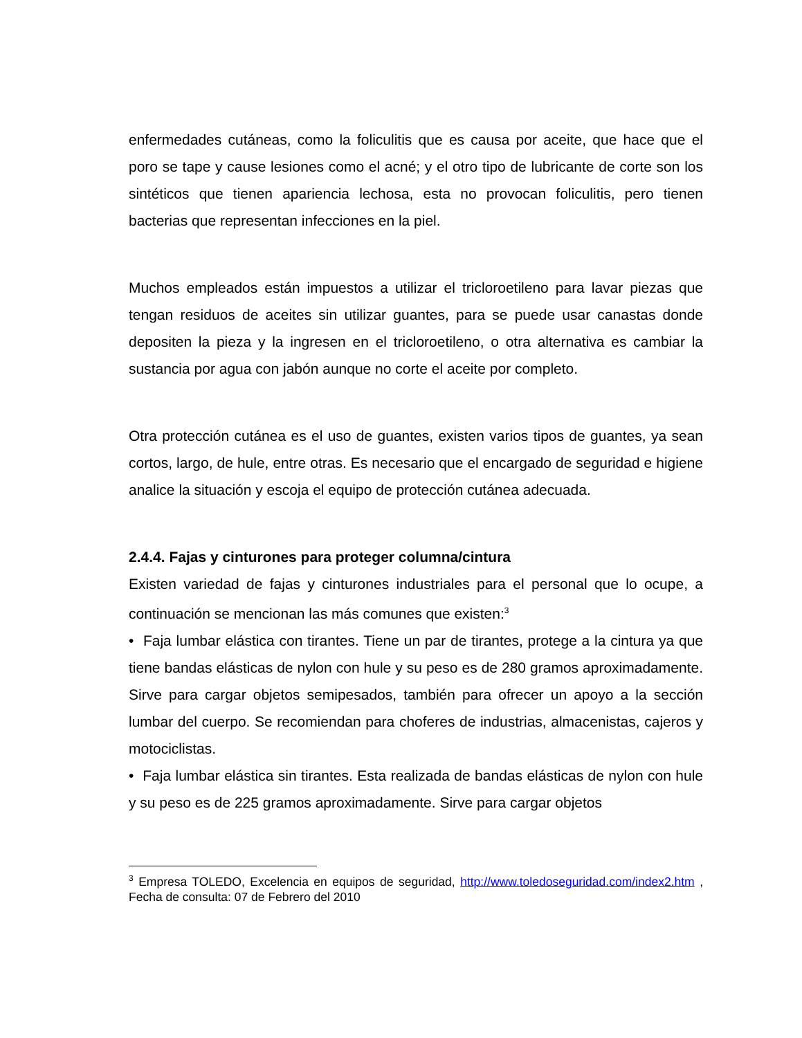enfermedades cutáneas, como la foliculitis que es causa por aceite, que hace que el poro se tape y cause lesiones como el acné; y el otro tipo de lubricante de corte son los sintéticos que tienen apariencia lechosa, esta no provocan foliculitis, pero tienen bacterias que representan infecciones en la piel.
Muchos empleados están impuestos a utilizar el tricloroetileno para lavar piezas que tengan residuos de aceites sin utilizar guantes, para se puede usar canastas donde depositen la pieza y la ingresen en el tricloroetileno, o otra alternativa es cambiar la sustancia por agua con jabón aunque no corte el aceite por completo.
Otra protección cutánea es el uso de guantes, existen varios tipos de guantes, ya sean cortos, largo, de hule, entre otras. Es necesario que el encargado de seguridad e higiene analice la situación y escoja el equipo de protección cutánea adecuada.
2.4.4. Fajas y cinturones para proteger columna/cintura
Existen variedad de fajas y cinturones industriales para el personal que lo ocupe, a continuación se mencionan las más comunes que existen:<sup>3</sup>
• Faja lumbar elástica con tirantes. Tiene un par de tirantes, protege a la cintura ya que tiene bandas elásticas de nylon con hule y su peso es de 280 gramos aproximadamente. Sirve para cargar objetos semipesados, también para ofrecer un apoyo a la sección lumbar del cuerpo. Se recomiendan para choferes de industrias, almacenistas, cajeros y motociclistas.
• Faja lumbar elástica sin tirantes. Esta realizada de bandas elásticas de nylon con hule y su peso es de 225 gramos aproximadamente. Sirve para cargar objetos
<sup>3</sup> Empresa TOLEDO, Excelencia en equipos de seguridad, http://www.toledoseguridad.com/index2.htm , Fecha de consulta: 07 de Febrero del 2010